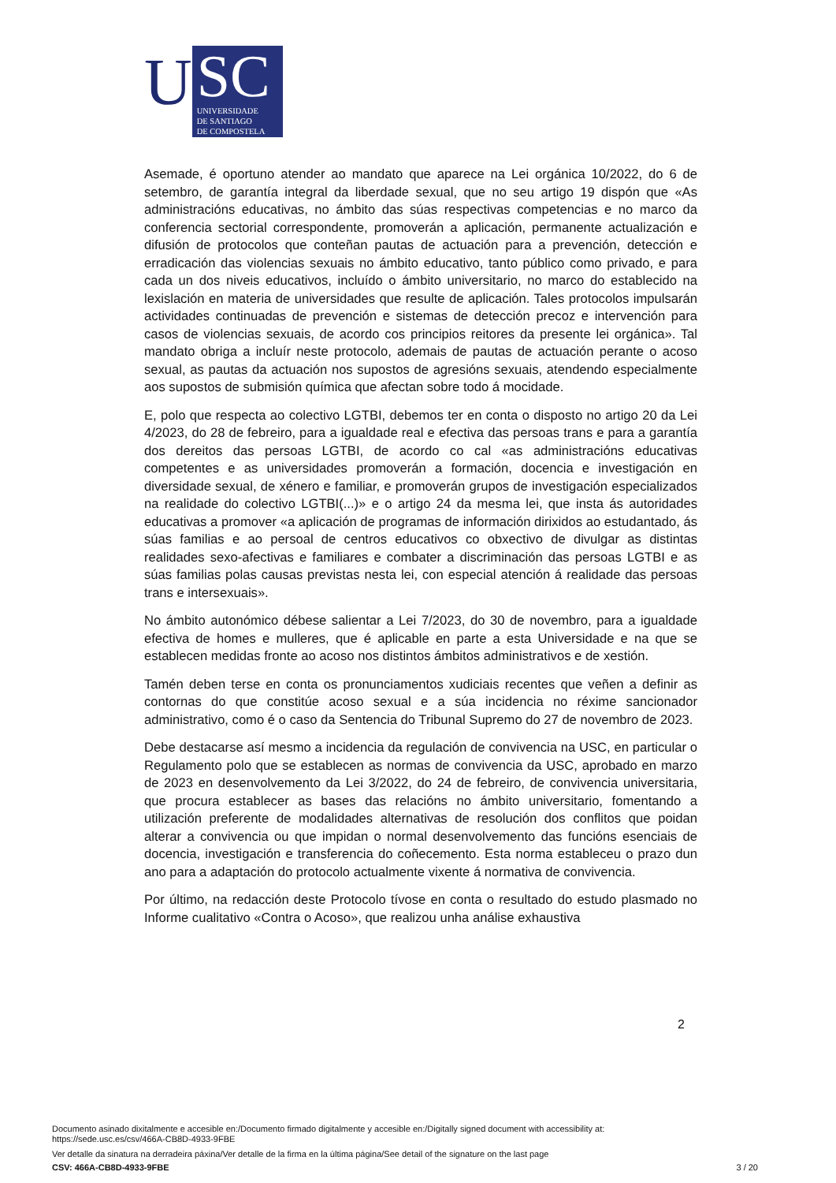U
SC
UNIVERSIDADE
DE SANTIAGO
DE COMPOSTELA
Asemade, é oportuno atender ao mandato que aparece na Lei orgánica 10/2022, do 6 de setembro, de garantía integral da liberdade sexual, que no seu artigo 19 dispón que «As administracións educativas, no ámbito das súas respectivas competencias e no marco da conferencia sectorial correspondente, promoverán a aplicación, permanente actualización e difusión de protocolos que conteñan pautas de actuación para a prevención, detección e erradicación das violencias sexuais no ámbito educativo, tanto público como privado, e para cada un dos niveis educativos, incluído o ámbito universitario, no marco do establecido na lexislación en materia de universidades que resulte de aplicación. Tales protocolos impulsarán actividades continuadas de prevención e sistemas de detección precoz e intervención para casos de violencias sexuais, de acordo cos principios reitores da presente lei orgánica». Tal mandato obriga a incluír neste protocolo, ademais de pautas de actuación perante o acoso sexual, as pautas da actuación nos supostos de agresións sexuais, atendendo especialmente aos supostos de submisión química que afectan sobre todo á mocidade.
E, polo que respecta ao colectivo LGTBI, debemos ter en conta o disposto no artigo 20 da Lei 4/2023, do 28 de febreiro, para a igualdade real e efectiva das persoas trans e para a garantía dos dereitos das persoas LGTBI, de acordo co cal «as administracións educativas competentes e as universidades promoverán a formación, docencia e investigación en diversidade sexual, de xénero e familiar, e promoverán grupos de investigación especializados na realidade do colectivo LGTBI(...)» e o artigo 24 da mesma lei, que insta ás autoridades educativas a promover «a aplicación de programas de información dirixidos ao estudantado, ás súas familias e ao persoal de centros educativos co obxectivo de divulgar as distintas realidades sexo-afectivas e familiares e combater a discriminación das persoas LGTBI e as súas familias polas causas previstas nesta lei, con especial atención á realidade das persoas trans e intersexuais».
No ámbito autonómico débese salientar a Lei 7/2023, do 30 de novembro, para a igualdade efectiva de homes e mulleres, que é aplicable en parte a esta Universidade e na que se establecen medidas fronte ao acoso nos distintos ámbitos administrativos e de xestión.
Tamén deben terse en conta os pronunciamentos xudiciais recentes que veñen a definir as contornas do que constitúe acoso sexual e a súa incidencia no réxime sancionador administrativo, como é o caso da Sentencia do Tribunal Supremo do 27 de novembro de 2023.
Debe destacarse así mesmo a incidencia da regulación de convivencia na USC, en particular o Regulamento polo que se establecen as normas de convivencia da USC, aprobado en marzo de 2023 en desenvolvemento da Lei 3/2022, do 24 de febreiro, de convivencia universitaria, que procura establecer as bases das relacións no ámbito universitario, fomentando a utilización preferente de modalidades alternativas de resolución dos conflitos que poidan alterar a convivencia ou que impidan o normal desenvolvemento das funcións esenciais de docencia, investigación e transferencia do coñecemento. Esta norma estableceu o prazo dun ano para a adaptación do protocolo actualmente vixente á normativa de convivencia.
Por último, na redacción deste Protocolo tívose en conta o resultado do estudo plasmado no Informe cualitativo «Contra o Acoso», que realizou unha análise exhaustiva
2
Documento asinado dixitalmente e accesible en:/Documento firmado digitalmente y accesible en:/Digitally signed document with accessibility at:
https://sede.usc.es/csv/466A-CB8D-4933-9FBE
Ver detalle da sinatura na derradeira páxina/Ver detalle de la firma en la última página/See detail of the signature on the last page
CSV: 466A-CB8D-4933-9FBE
3 / 20